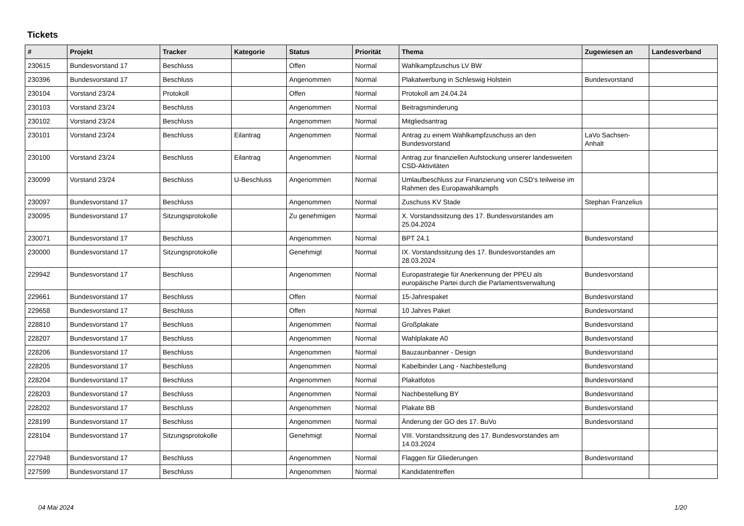Tickets
| # | Projekt | Tracker | Kategorie | Status | Priorität | Thema | Zugewiesen an | Landesverband |
| --- | --- | --- | --- | --- | --- | --- | --- | --- |
| 230615 | Bundesvorstand 17 | Beschluss | | Offen | Normal | Wahlkampfzuschus LV BW | | |
| 230396 | Bundesvorstand 17 | Beschluss | | Angenommen | Normal | Plakatwerbung in Schleswig Holstein | Bundesvorstand | |
| 230104 | Vorstand 23/24 | Protokoll | | Offen | Normal | Protokoll am 24.04.24 | | |
| 230103 | Vorstand 23/24 | Beschluss | | Angenommen | Normal | Beitragsminderung | | |
| 230102 | Vorstand 23/24 | Beschluss | | Angenommen | Normal | Mitgliedsantrag | | |
| 230101 | Vorstand 23/24 | Beschluss | Eilantrag | Angenommen | Normal | Antrag zu einem Wahlkampfzuschuss an den Bundesvorstand | LaVo Sachsen-Anhalt | |
| 230100 | Vorstand 23/24 | Beschluss | Eilantrag | Angenommen | Normal | Antrag zur finanziellen Aufstockung unserer landesweiten CSD-Aktivitäten | | |
| 230099 | Vorstand 23/24 | Beschluss | U-Beschluss | Angenommen | Normal | Umlaufbeschluss zur Finanzierung von CSD's teilweise im Rahmen des Europawahlkampfs | | |
| 230097 | Bundesvorstand 17 | Beschluss | | Angenommen | Normal | Zuschuss KV Stade | Stephan Franzelius | |
| 230095 | Bundesvorstand 17 | Sitzungsprotokolle | | Zu genehmigen | Normal | X. Vorstandssitzung des 17. Bundesvorstandes am 25.04.2024 | | |
| 230071 | Bundesvorstand 17 | Beschluss | | Angenommen | Normal | BPT 24.1 | Bundesvorstand | |
| 230000 | Bundesvorstand 17 | Sitzungsprotokolle | | Genehmigt | Normal | IX. Vorstandssitzung des 17. Bundesvorstandes am 28.03.2024 | | |
| 229942 | Bundesvorstand 17 | Beschluss | | Angenommen | Normal | Europastrategie für Anerkennung der PPEU als europäische Partei durch die Parlamentsverwaltung | Bundesvorstand | |
| 229661 | Bundesvorstand 17 | Beschluss | | Offen | Normal | 15-Jahrespaket | Bundesvorstand | |
| 229658 | Bundesvorstand 17 | Beschluss | | Offen | Normal | 10 Jahres Paket | Bundesvorstand | |
| 228810 | Bundesvorstand 17 | Beschluss | | Angenommen | Normal | Großplakate | Bundesvorstand | |
| 228207 | Bundesvorstand 17 | Beschluss | | Angenommen | Normal | Wahlplakate A0 | Bundesvorstand | |
| 228206 | Bundesvorstand 17 | Beschluss | | Angenommen | Normal | Bauzaunbanner - Design | Bundesvorstand | |
| 228205 | Bundesvorstand 17 | Beschluss | | Angenommen | Normal | Kabelbinder Lang - Nachbestellung | Bundesvorstand | |
| 228204 | Bundesvorstand 17 | Beschluss | | Angenommen | Normal | Plakatfotos | Bundesvorstand | |
| 228203 | Bundesvorstand 17 | Beschluss | | Angenommen | Normal | Nachbestellung BY | Bundesvorstand | |
| 228202 | Bundesvorstand 17 | Beschluss | | Angenommen | Normal | Plakate BB | Bundesvorstand | |
| 228199 | Bundesvorstand 17 | Beschluss | | Angenommen | Normal | Änderung der GO des 17. BuVo | Bundesvorstand | |
| 228104 | Bundesvorstand 17 | Sitzungsprotokolle | | Genehmigt | Normal | VIII. Vorstandssitzung des 17. Bundesvorstandes am 14.03.2024 | | |
| 227948 | Bundesvorstand 17 | Beschluss | | Angenommen | Normal | Flaggen für Gliederungen | Bundesvorstand | |
| 227599 | Bundesvorstand 17 | Beschluss | | Angenommen | Normal | Kandidatentreffen | | |
04 Mai 2024 1/20